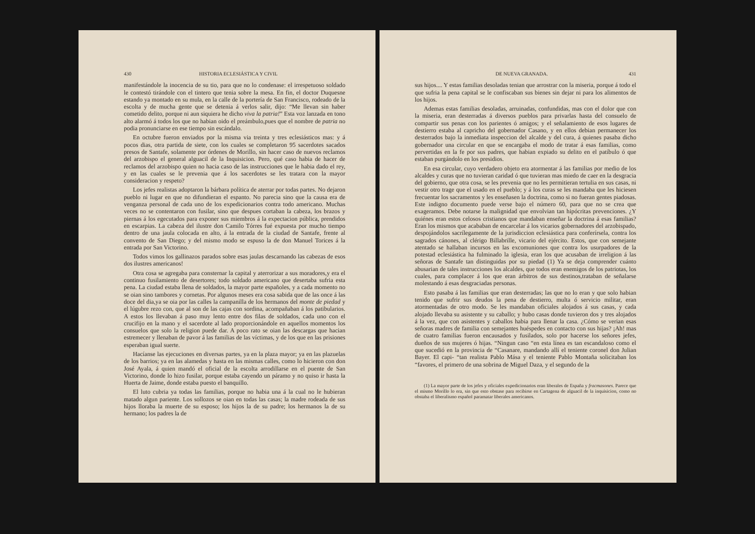430 HISTORIA ECLESIÁSTICA Y CIVIL
manifestándole la inocencia de su tio, para que no lo condenase: el irrespetuoso soldado le contestó tirándole con el tintero que tenia sobre la mesa. En fin, el doctor Duquesne estando ya montado en su mula, en la calle de la portería de San Francisco, rodeado de la escolta y de mucha gente que se detenia á verlos salir, dijo: “Me llevan sin haber cometido delito, porque ni aun siquiera he dicho viva la patria!” Esta voz lanzada en tono alto alarmó á todos los que no habian oido el preámbulo,pues que el nombre de patria no podia pronunciarse en ese tiempo sin escándalo.
En octubre fueron enviados por la misma via treinta y tres eclesiásticos mas: y á pocos dias, otra partida de siete, con los cuales se completaron 95 sacerdotes sacados presos de Santafe, solamente por órdenes de Morillo, sin hacer caso de nuevos reclamos del arzobispo el general alguacil de la Inquisicion. Pero, qué caso habia de hacer de reclamos del arzobispo quien no hacia caso de las instrucciones que le habia dado el rey, y en las cuales se le prevenia que á los sacerdotes se les tratara con la mayor consideracion y respeto?
Los jefes realistas adoptaron la bárbara política de aterrar por todas partes. No dejaron pueblo ni lugar en que no difundieran el espanto. No parecia sino que la causa era de venganza personal de cada uno de los expedicionarios contra todo americano. Muchas veces no se contentaron con fusilar, sino que despues cortaban la cabeza, los brazos y piernas á los egecutados para exponer sus miembros á la expectacion pública, prendidos en escarpias. La cabeza del ilustre don Camilo Tórres fué expuesta por mucho tiempo dentro de una jaula colocada en alto, á la entrada de la ciudad de Santafe, frente al convento de San Diego; y del mismo modo se espuso la de don Manuel Torices á la entrada por San Victorino.
Todos vimos los gallinazos parados sobre esas jaulas descarnando las cabezas de esos dos ilustres americanos!
Otra cosa se agregaba para consternar la capital y aterrorizar a sus moradores,y era el continuo fusilamiento de desertores; todo soldado americano que desertaba sufria esta pena. La ciudad estaba llena de soldados, la mayor parte españoles, y a cada momento no se oian sino tambores y cornetas. Por algunos meses era cosa sabida que de las once á las doce del dia,ya se oia por las calles la campanilla de los hermanos del monte de piedad y el lúgubre rezo con, que al son de las cajas con sordina, acompañaban á los patibularios. A estos los llevaban á paso muy lento entre dos filas de soldados, cada uno con el crucifijo en la mano y el sacerdote al lado proporcionándole en aquellos momentos los consuelos que solo la religion puede dar. A poco rato se oian las descargas que hacian estremecer y llenaban de pavor á las familias de las víctimas, y de los que en las prisiones esperaban igual suerte.
Hacíanse las ejecuciones en diversas partes, ya en la plaza mayor; ya en las plazuelas de los barrios; ya en las alamedas y hasta en las mismas calles, como lo hicieron con don José Ayala, á quien mandó el oficial de la escolta arrodillarse en el puente de San Victorino, donde lo hizo fusilar, porque estaba cayendo un páramo y no quiso ir hasta la Huerta de Jaime, donde estaba puesto el banquillo.
El luto cubria ya todas las familias, porque no habia una á la cual no le hubieran matado algun pariente. Los sollozos se oian en todas las casas; la madre rodeada de sus hijos lloraba la muerte de su esposo; los hijos la de su padre; los hermanos la de su hermano; los padres la de
DE NUEVA GRANADA. 431
sus hijos.... Y estas familias desoladas tenian que arrostrar con la miseria, porque á todo el que sufria la pena capital se le confiscaban sus bienes sin dejar ni para los alimentos de los hijos.
Ademas estas familias desoladas, arruinadas, confundidas, mas con el dolor que con la miseria, eran desterradas á diversos pueblos para privarlas hasta del consuelo de compartir sus penas con los parientes ó amigos; y el señalamiento de esos lugares de destierro estaba al capricho del gobernador Casano, y en ellos debian permanecer los desterrados bajo la inmediata inspeccion del alcalde y del cura, á quienes pasaba dicho gobernador una circular en que se encargaba el modo de tratar á esas familias, como pervertidas en la fe por sus padres, que habian expiado su delito en el patíbulo ó que estaban purgándolo en los presidios.
En esa circular, cuyo verdadero objeto era atormentar á las familias por medio de los alcaldes y curas que no tuvieran caridad ó que tuvieran mas miedo de caer en la desgracia del gobierno, que otra cosa, se les prevenia que no les permitieran tertulia en sus casas, ni vestir otro trage que el usado en el pueblo; y á los curas se les mandaba que les hiciesen frecuentar los sacramentos y les enseñasen la doctrina, como si no fueran gentes piadosas. Este indigno documento puede verse bajo el número 60, para que no se crea que exageramos. Debe notarse la malignidad que envolvian tan hipócritas prevenciones. ¿Y quiénes eran estos celosos cristianos que mandaban enseñar la doctrina á esas familias? Eran los mismos que acababan de encarcelar á los vicarios gobernadores del arzobispado, despojándolos sacrílegamente de la jurisdiccion eclesiástica para conferírsela, contra los sagrados cánones, al clérigo Billabrille, vicario del ejército. Estos, que con semejante atentado se hallaban incursos en las excomuniones que contra los usurpadores de la potestad eclesiástica ha fulminado la iglesia, eran los que acusaban de irreligion á las señoras de Santafe tan distinguidas por su piedad (1) Ya se deja comprender cuánto abusarian de tales instrucciones los alcaldes, que todos eran enemigos de los patriotas, los cuales, para complacer á los que eran árbitros de sus destinos,trataban de señalarse molestando á esas desgraciadas personas.
Esto pasaba á las familias que eran desterradas; las que no lo eran y que solo habian tenido que sufrir sus deudos la pena de destierro, multa ó servicio militar, eran atormentadas de otro modo. Se les mandaban oficiales alojados á sus casas, y cada alojado llevaba su asistente y su caballo; y hubo casas donde tuvieron dos y tres alojados á la vez, que con asistentes y caballos habia para llenar la casa. ¿Cómo se verian esas señoras madres de familia con semejantes huéspedes en contacto con sus hijas? ¡Ah! mas de cuatro familias fueron encausados y fusilados, solo por hacerse los señores jefes, dueños de sus mujeres ó hijas. “Ningun caso “en esta línea es tan escandaloso como el que sucedió en la provincia de “Casanare, mandando allí el teniente coronel don Julian Bayer. El capi- “tan realista Pablo Mása y el teniente Pablo Montaña solicitaban los “favores, el primero de una sobrina de Miguel Daza, y el segundo de la
(1) La mayor parte de los jefes y oficiales expedicionarios eran liberales de España y fracmasones. Parece que el mismo Morillo lo era, sin que esto obstase para recibirse en Cartagena de alguacil de la inquisicion, como no obstaba el liberalismo español paramatar liberales americanos.